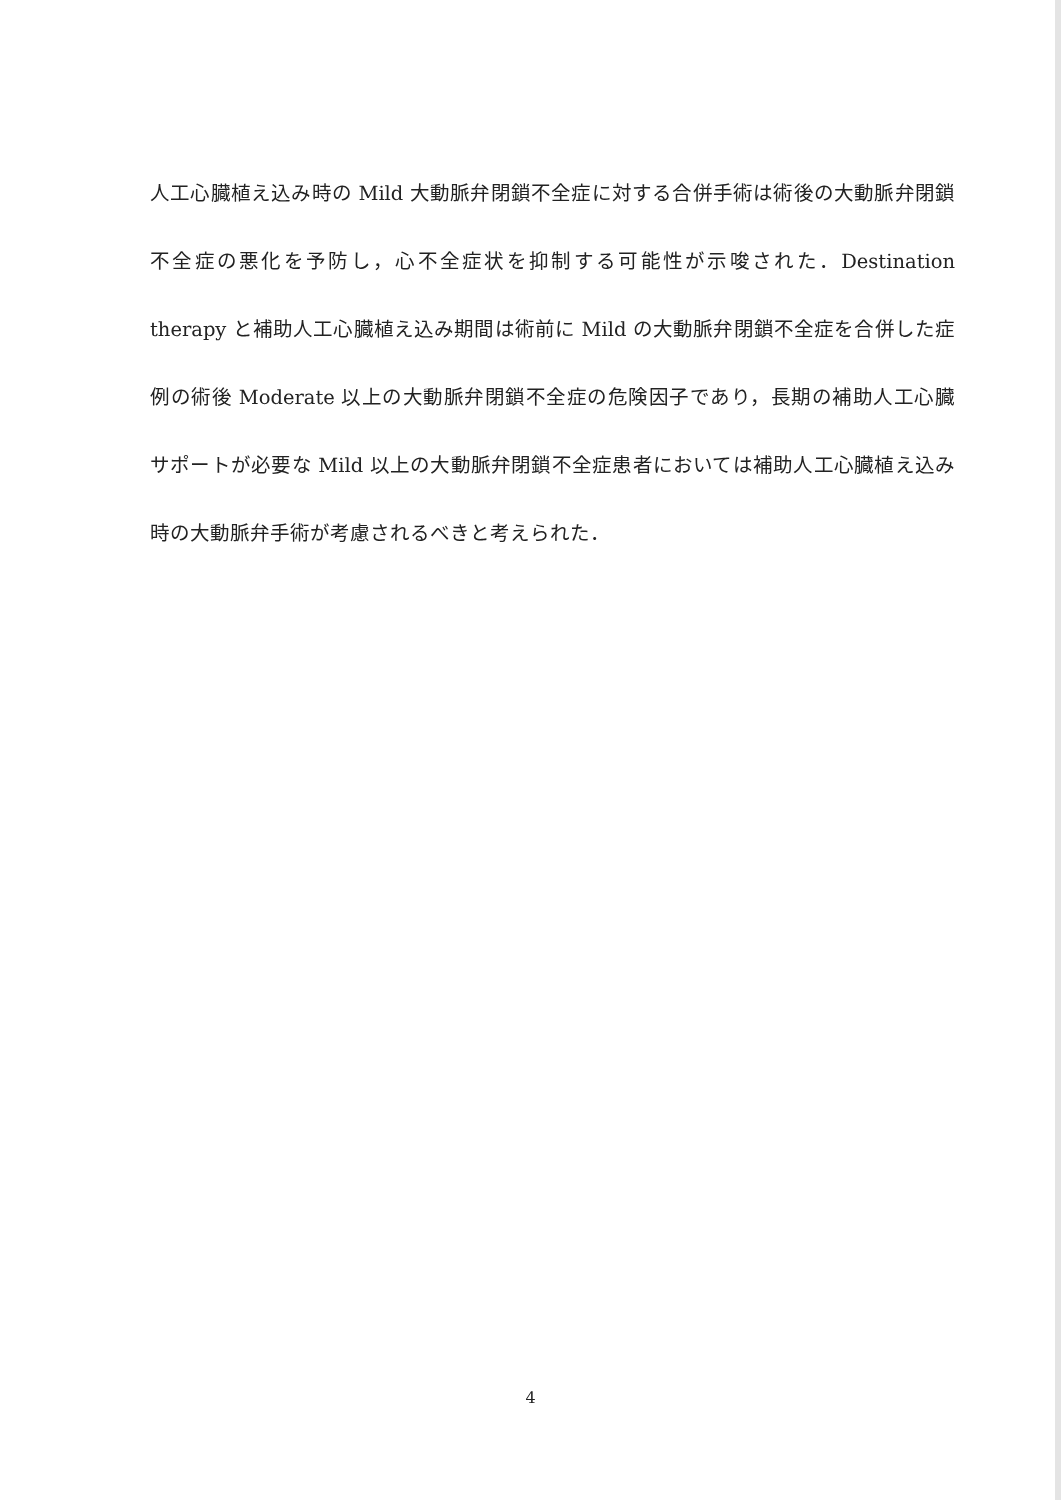人工心臓植え込み時の Mild 大動脈弁閉鎖不全症に対する合併手術は術後の大動脈弁閉鎖不全症の悪化を予防し，心不全症状を抑制する可能性が示唆された．Destination therapy と補助人工心臓植え込み期間は術前に Mild の大動脈弁閉鎖不全症を合併した症例の術後 Moderate 以上の大動脈弁閉鎖不全症の危険因子であり，長期の補助人工心臓サポートが必要な Mild 以上の大動脈弁閉鎖不全症患者においては補助人工心臓植え込み時の大動脈弁手術が考慮されるべきと考えられた．
4